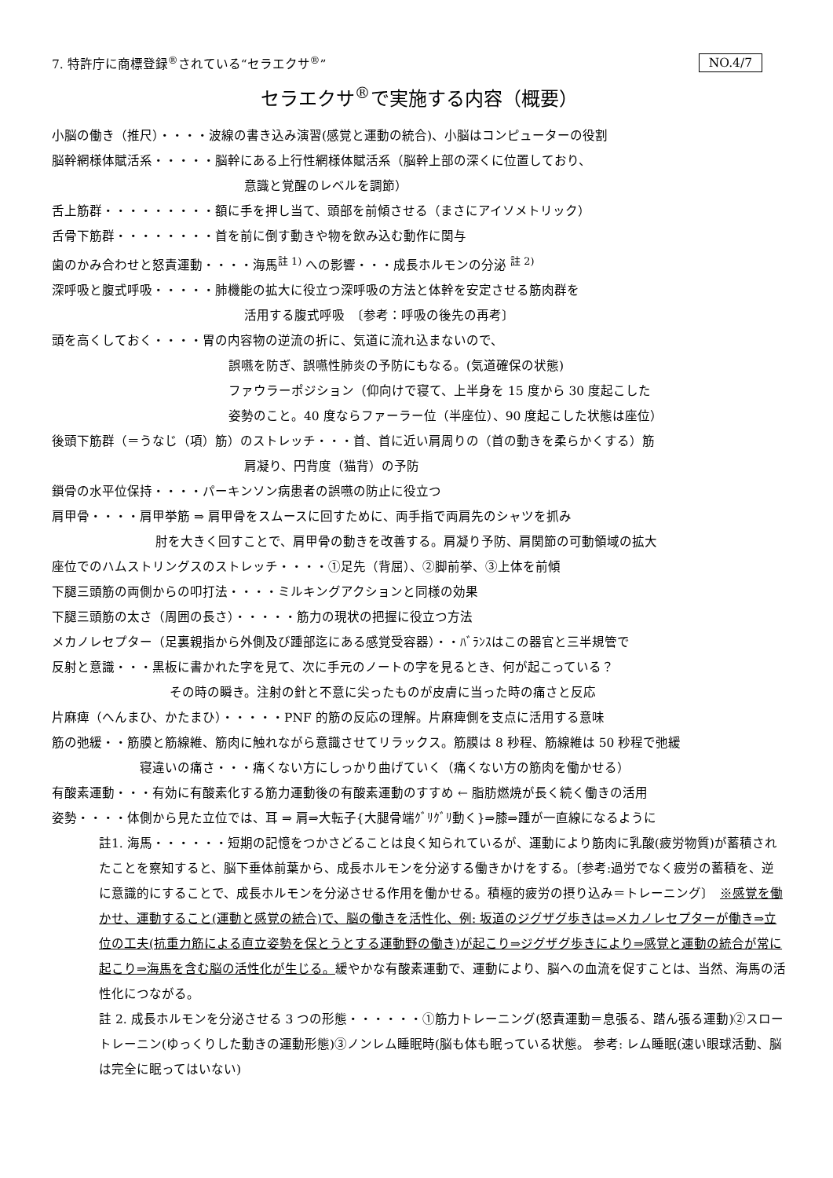7. 特許庁に商標登録<sup>®</sup>されている“セラエクサ<sup>®</sup>” NO.4/7
セラエクサ<sup>®</sup>で実施する内容（概要）
小脳の働き（推尺）・・・・波線の書き込み演習(感覚と運動の統合)、小脳はコンピューターの役割
脳幹網様体賦活系・・・・・脳幹にある上行性網様体賦活系（脳幹上部の深くに位置しており、
意識と覚醒のレベルを調節）
舌上筋群・・・・・・・・・額に手を押し当て、頭部を前傾させる（まさにアイソメトリック）
舌骨下筋群・・・・・・・・首を前に倒す動きや物を飲み込む動作に関与
歯のかみ合わせと怒責運動・・・・海馬<sup>註 1)</sup> への影響・・・成長ホルモンの分泌 <sup>註 2)</sup>
深呼吸と腹式呼吸・・・・・肺機能の拡大に役立つ深呼吸の方法と体幹を安定させる筋肉群を
活用する腹式呼吸　〔参考：呼吸の後先の再考〕
頭を高くしておく・・・・胃の内容物の逆流の折に、気道に流れ込まないので、
誤嚥を防ぎ、誤嚥性肺炎の予防にもなる。(気道確保の状態)
ファウラーポジション（仰向けで寝て、上半身を 15 度から 30 度起こした
姿勢のこと。40 度ならファーラー位（半座位）、90 度起こした状態は座位）
後頭下筋群（＝うなじ（項）筋）のストレッチ・・・首、首に近い肩周りの（首の動きを柔らかくする）筋
肩凝り、円背度（猫背）の予防
鎖骨の水平位保持・・・・パーキンソン病患者の誤嚥の防止に役立つ
肩甲骨・・・・肩甲挙筋 ⇒ 肩甲骨をスムースに回すために、両手指で両肩先のシャツを抓み
肘を大きく回すことで、肩甲骨の動きを改善する。肩凝り予防、肩関節の可動領域の拡大
座位でのハムストリングスのストレッチ・・・・①足先（背屈）、②脚前挙、③上体を前傾
下腿三頭筋の両側からの叩打法・・・・ミルキングアクションと同様の効果
下腿三頭筋の太さ（周囲の長さ）・・・・・筋力の現状の把握に役立つ方法
メカノレセプター（足裏親指から外側及び踵部迄にある感覚受容器）・・ﾊﾞﾗﾝｽはこの器官と三半規管で
反射と意識・・・黒板に書かれた字を見て、次に手元のノートの字を見るとき、何が起こっている？
その時の瞬き。注射の針と不意に尖ったものが皮膚に当った時の痛さと反応
片麻痺（へんまひ、かたまひ）・・・・・PNF 的筋の反応の理解。片麻痺側を支点に活用する意味
筋の弛緩・・筋膜と筋線維、筋肉に触れながら意識させてリラックス。筋膜は 8 秒程、筋線維は 50 秒程で弛緩
寝違いの痛さ・・・痛くない方にしっかり曲げていく（痛くない方の筋肉を働かせる）
有酸素運動・・・有効に有酸素化する筋力運動後の有酸素運動のすすめ ← 脂肪燃焼が長く続く働きの活用
姿勢・・・・体側から見た立位では、耳 ⇒ 肩⇒大転子{大腿骨端ｸﾞﾘｸﾞﾘ動く}⇒膝⇒踵が一直線になるように
註1. 海馬・・・・・・短期の記憶をつかさどることは良く知られているが、運動により筋肉に乳酸(疲労物質)が蓄積されたことを察知すると、脳下垂体前葉から、成長ホルモンを分泌する働きかけをする。〔参考:過労でなく疲労の蓄積を、逆に意識的にすることで、成長ホルモンを分泌させる作用を働かせる。積極的疲労の摂り込み＝トレーニング〕　※感覚を働かせ、運動すること(運動と感覚の統合)で、脳の働きを活性化、例: 坂道のジグザグ歩きは⇒メカノレセプターが働き⇒立位の工夫(抗重力筋による直立姿勢を保とうとする運動野の働き)が起こり⇒ジグザグ歩きにより⇒感覚と運動の統合が常に起こり⇒海馬を含む脳の活性化が生じる。緩やかな有酸素運動で、運動により、脳への血流を促すことは、当然、海馬の活性化につながる。
註 2. 成長ホルモンを分泌させる 3 つの形態・・・・・・①筋力トレーニング(怒責運動＝息張る、踏ん張る運動)②スロートレーニン(ゆっくりした動きの運動形態)③ノンレム睡眠時(脳も体も眠っている状態。 参考: レム睡眠(速い眼球活動、脳は完全に眠ってはいない)